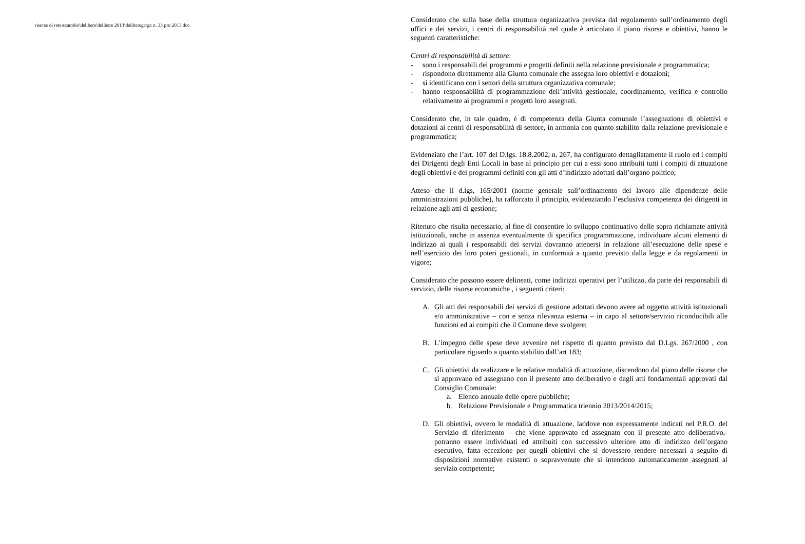risorse di rete\scambio\delibere\delibere 2013\deliberegc\gc n. 33 pro 2013.doc
Considerato che sulla base della struttura organizzativa prevista dal regolamento sull’ordinamento degli uffici e dei servizi, i centri di responsabilità nel quale è articolato il piano risorse e obiettivi, hanno le seguenti caratteristiche:
Centri di responsabilità di settore:
- sono i responsabili dei programmi e progetti definiti nella relazione previsionale e programmatica;
- rispondono direttamente alla Giunta comunale che assegna loro obiettivi e dotazioni;
- si identificano con i settori della struttura organizzativa comunale;
- hanno responsabilità di programmazione dell’attività gestionale, coordinamento, verifica e controllo relativamente ai programmi e progetti loro assegnati.
Considerato che, in tale quadro, è di competenza della Giunta comunale l’assegnazione di obiettivi e dotazioni ai centri di responsabilità di settore, in armonia con quanto stabilito dalla relazione previsionale e programmatica;
Evidenziato che l’art. 107 del D.lgs. 18.8.2002, n. 267, ha configurato dettagliatamente il ruolo ed i compiti dei Dirigenti degli Enti Locali in base al principio per cui a essi sono attribuiti tutti i compiti di attuazione degli obiettivi e dei programmi definiti con gli atti d’indirizzo adottati dall’organo politico;
Atteso che il d.lgs, 165/2001 (norme generale sull’ordinamento del lavoro alle dipendenze delle amministrazioni pubbliche), ha rafforzato il principio, evidenziando l’esclusiva competenza dei dirigenti in relazione agli atti di gestione;
Ritenuto che risulta necessario, al fine di consentire lo sviluppo continuativo delle sopra richiamate attività istituzionali, anche in assenza eventualmente di specifica programmazione, individuare alcuni elementi di indirizzo ai quali i responsabili dei servizi dovranno attenersi in relazione all’esecuzione delle spese e nell’esercizio dei loro poteri gestionali, in conformità a quanto previsto dalla legge e da regolamenti in vigore;
Considerato che possono essere delineati, come indirizzi operativi per l’utilizzo, da parte dei responsabili di servizio, delle risorse economiche , i seguenti criteri:
A. Gli atti dei responsabili dei servizi di gestione adottati devono avere ad oggetto attività istituzionali e/o amministrative – con e senza rilevanza esterna – in capo al settore/servizio riconducibili alle funzioni ed ai compiti che il Comune deve svolgere;
B. L’impegno delle spese deve avvenire nel rispetto di quanto previsto dal D.Lgs. 267/2000 , con particolare riguardo a quanto stabilito dall’art 183;
C. Gli obiettivi da realizzare e le relative modalità di attuazione, discendono dal piano delle risorse che si approvano ed assegnano con il presente atto deliberativo e dagli atti fondamentali approvati dal Consiglio Comunale:
a. Elenco annuale delle opere pubbliche;
b. Relazione Previsionale e Programmatica triennio 2013/2014/2015;
D. Gli obiettivi, ovvero le modalità di attuazione, laddove non espressamente indicati nel P.R.O. del Servizio di riferimento – che viene approvato ed assegnato con il presente atto deliberativo,- potranno essere individuati ed attribuiti con successivo ulteriore atto di indirizzo dell’organo esecutivo, fatta eccezione per quegli obiettivi che si dovessero rendere necessari a seguito di disposizioni normative esistenti o sopravvenute che si intendono automaticamente assegnati al servizio competente;